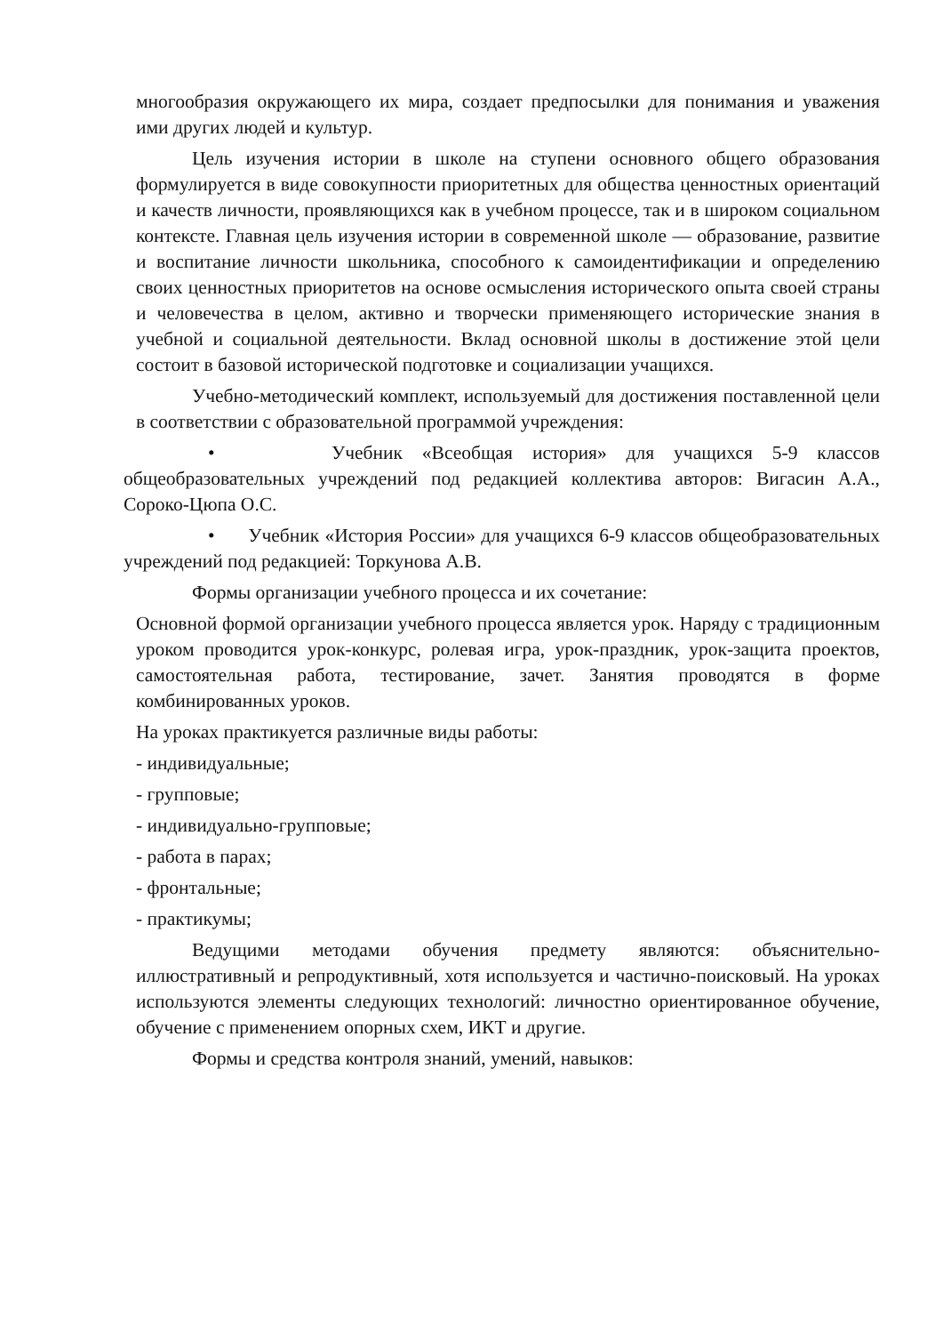многообразия окружающего их мира, создает предпосылки для понимания и уважения ими других людей и культур.
Цель изучения истории в школе на ступени основного общего образования формулируется в виде совокупности приоритетных для общества ценностных ориентаций и качеств личности, проявляющихся как в учебном процессе, так и в широком социальном контексте. Главная цель изучения истории в современной школе — образование, развитие и воспитание личности школьника, способного к самоидентификации и определению своих ценностных приоритетов на основе осмысления исторического опыта своей страны и человечества в целом, активно и творчески применяющего исторические знания в учебной и социальной деятельности. Вклад основной школы в достижение этой цели состоит в базовой исторической подготовке и социализации учащихся.
Учебно-методический комплект, используемый для достижения поставленной цели в соответствии с образовательной программой учреждения:
• Учебник «Всеобщая история» для учащихся 5-9 классов общеобразовательных учреждений под редакцией коллектива авторов: Вигасин А.А., Сороко-Цюпа О.С.
• Учебник «История России» для учащихся 6-9 классов общеобразовательных учреждений под редакцией: Торкунова А.В.
Формы организации учебного процесса и их сочетание:
Основной формой организации учебного процесса является урок. Наряду с традиционным уроком проводится урок-конкурс, ролевая игра, урок-праздник, урок-защита проектов, самостоятельная работа, тестирование, зачет. Занятия проводятся в форме комбинированных уроков.
На уроках практикуется различные виды работы:
- индивидуальные;
- групповые;
- индивидуально-групповые;
- работа в парах;
- фронтальные;
- практикумы;
Ведущими методами обучения предмету являются: объяснительно-иллюстративный и репродуктивный, хотя используется и частично-поисковый. На уроках используются элементы следующих технологий: личностно ориентированное обучение, обучение с применением опорных схем, ИКТ и другие.
Формы и средства контроля знаний, умений, навыков: